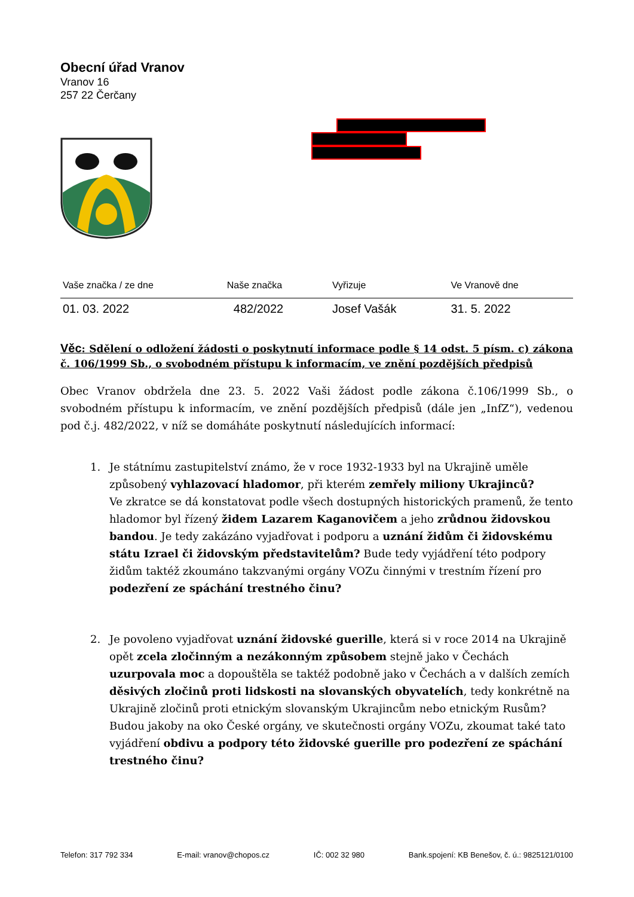Obecní úřad Vranov
Vranov 16
257 22 Čerčany
| Vaše značka / ze dne | Naše značka | Vyřizuje | Ve Vranově dne |
| --- | --- | --- | --- |
| 01. 03. 2022 | 482/2022 | Josef Vašák | 31. 5. 2022 |
Věc: Sdělení o odložení žádosti o poskytnutí informace podle § 14 odst. 5 písm. c) zákona č. 106/1999 Sb., o svobodném přístupu k informacím, ve znění pozdějších předpisů
Obec Vranov obdržela dne 23. 5. 2022 Vaši žádost podle zákona č.106/1999 Sb., o svobodném přístupu k informacím, ve znění pozdějších předpisů (dále jen „InfZ“), vedenou pod č.j. 482/2022, v níž se domáháte poskytnutí následujících informací:
1. Je státnímu zastupitelství známo, že v roce 1932-1933 byl na Ukrajině uměle způsobený vyhlazovací hladomor, při kterém zemřely miliony Ukrajinců?
Ve zkratce se dá konstatovat podle všech dostupných historických pramenů, že tento hladomor byl řízený židem Lazarem Kaganovičem a jeho zrůdnou židovskou bandou. Je tedy zakázáno vyjadřovat i podporu a uznání židům či židovskému státu Izrael či židovským představitelům? Bude tedy vyjádření této podpory židům taktéž zkoumáno takzvanými orgány VOZu činnými v trestním řízení pro podezření ze spáchání trestného činu?
2. Je povoleno vyjadřovat uznání židovské guerille, která si v roce 2014 na Ukrajině opět zcela zločinným a nezákonným způsobem stejně jako v Čechách uzurpovala moc a dopouštěla se taktéž podobně jako v Čechách a v dalších zemích děsivých zločinů proti lidskosti na slovanských obyvatelích, tedy konkrétně na Ukrajině zločinů proti etnickým slovanským Ukrajincům nebo etnickým Rusům? Budou jakoby na oko České orgány, ve skutečnosti orgány VOZu, zkoumat také tato vyjádření obdivu a podpory této židovské guerille pro podezření ze spáchání trestného činu?
Telefon: 317 792 334 E-mail: vranov@chopos.cz IČ: 002 32 980 Bank.spojení: KB Benešov, č. ú.: 9825121/0100